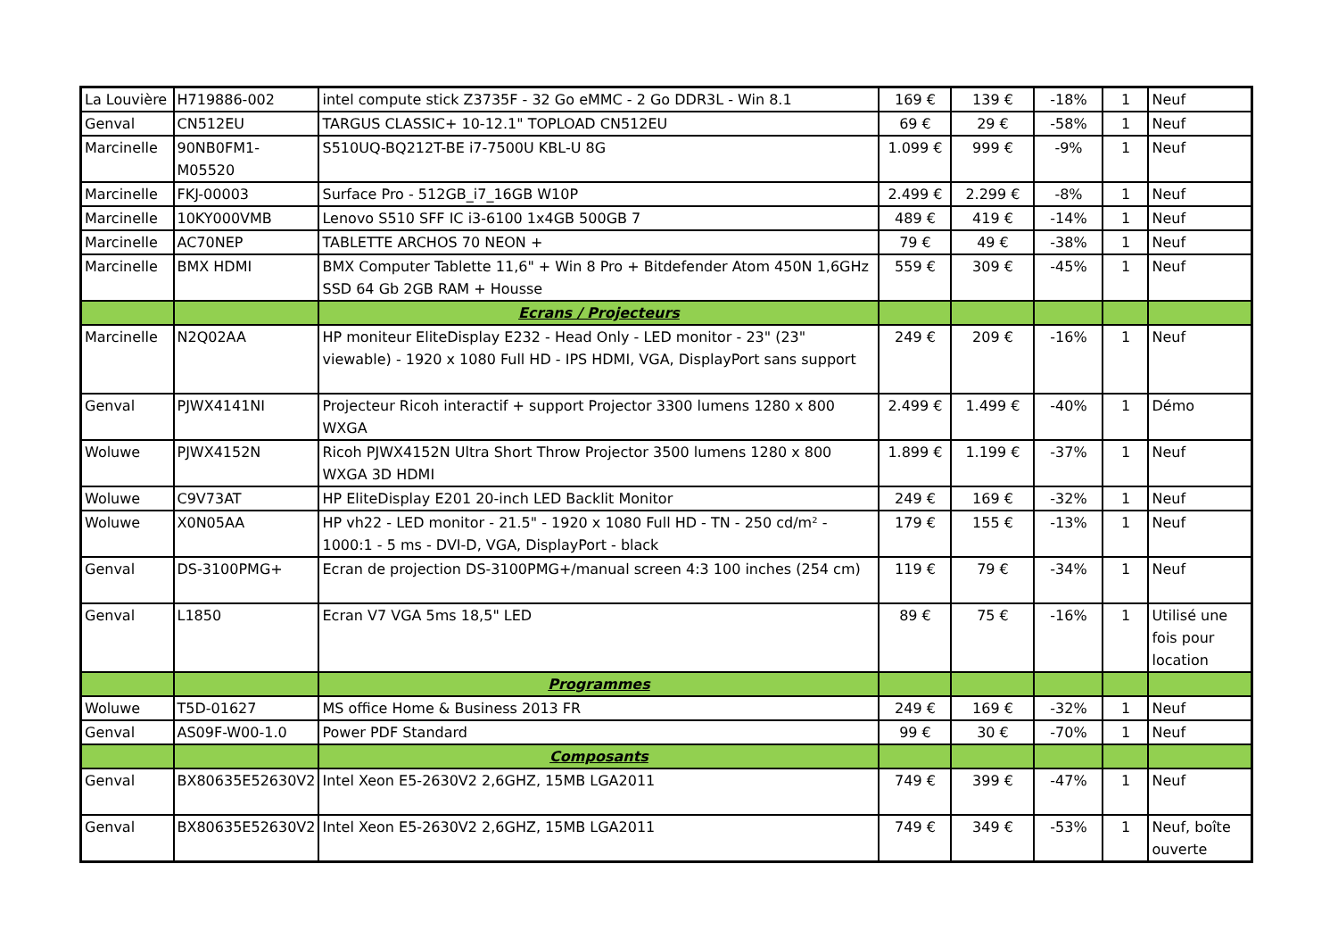| La Louvière | H719886-002 | intel compute stick Z3735F - 32 Go eMMC - 2 Go DDR3L - Win 8.1 | 169 € | 139 € | -18% | 1 | Neuf |
| Genval | CN512EU | TARGUS CLASSIC+ 10-12.1" TOPLOAD CN512EU | 69 € | 29 € | -58% | 1 | Neuf |
| Marcinelle | 90NB0FM1-M05520 | S510UQ-BQ212T-BE i7-7500U KBL-U 8G | 1.099 € | 999 € | -9% | 1 | Neuf |
| Marcinelle | FKJ-00003 | Surface Pro - 512GB_i7_16GB W10P | 2.499 € | 2.299 € | -8% | 1 | Neuf |
| Marcinelle | 10KY000VMB | Lenovo S510 SFF IC i3-6100 1x4GB 500GB 7 | 489 € | 419 € | -14% | 1 | Neuf |
| Marcinelle | AC70NEP | TABLETTE ARCHOS 70 NEON + | 79 € | 49 € | -38% | 1 | Neuf |
| Marcinelle | BMX HDMI | BMX Computer Tablette 11,6" + Win 8 Pro + Bitdefender Atom 450N 1,6GHz SSD 64 Gb 2GB RAM + Housse | 559 € | 309 € | -45% | 1 | Neuf |
| | | Ecrans / Projecteurs | | | | | |
| Marcinelle | N2Q02AA | HP moniteur EliteDisplay E232 - Head Only - LED monitor - 23" (23" viewable) - 1920 x 1080 Full HD - IPS HDMI, VGA, DisplayPort sans support | 249 € | 209 € | -16% | 1 | Neuf |
| Genval | PJWX4141NI | Projecteur Ricoh interactif + support Projector 3300 lumens 1280 x 800 WXGA | 2.499 € | 1.499 € | -40% | 1 | Démo |
| Woluwe | PJWX4152N | Ricoh PJWX4152N Ultra Short Throw Projector 3500 lumens 1280 x 800 WXGA 3D HDMI | 1.899 € | 1.199 € | -37% | 1 | Neuf |
| Woluwe | C9V73AT | HP EliteDisplay E201 20-inch LED Backlit Monitor | 249 € | 169 € | -32% | 1 | Neuf |
| Woluwe | X0N05AA | HP vh22 - LED monitor - 21.5" - 1920 x 1080 Full HD - TN - 250 cd/m² - 1000:1 - 5 ms - DVI-D, VGA, DisplayPort - black | 179 € | 155 € | -13% | 1 | Neuf |
| Genval | DS-3100PMG+ | Ecran de projection DS-3100PMG+/manual screen 4:3 100 inches (254 cm) | 119 € | 79 € | -34% | 1 | Neuf |
| Genval | L1850 | Ecran V7 VGA 5ms 18,5" LED | 89 € | 75 € | -16% | 1 | Utilisé une fois pour location |
| | | Programmes | | | | | |
| Woluwe | T5D-01627 | MS office Home & Business 2013 FR | 249 € | 169 € | -32% | 1 | Neuf |
| Genval | AS09F-W00-1.0 | Power PDF Standard | 99 € | 30 € | -70% | 1 | Neuf |
| | | Composants | | | | | |
| Genval | BX80635E52630V2 | Intel Xeon E5-2630V2 2,6GHZ, 15MB LGA2011 | 749 € | 399 € | -47% | 1 | Neuf |
| Genval | BX80635E52630V2 | Intel Xeon E5-2630V2 2,6GHZ, 15MB LGA2011 | 749 € | 349 € | -53% | 1 | Neuf, boîte ouverte |